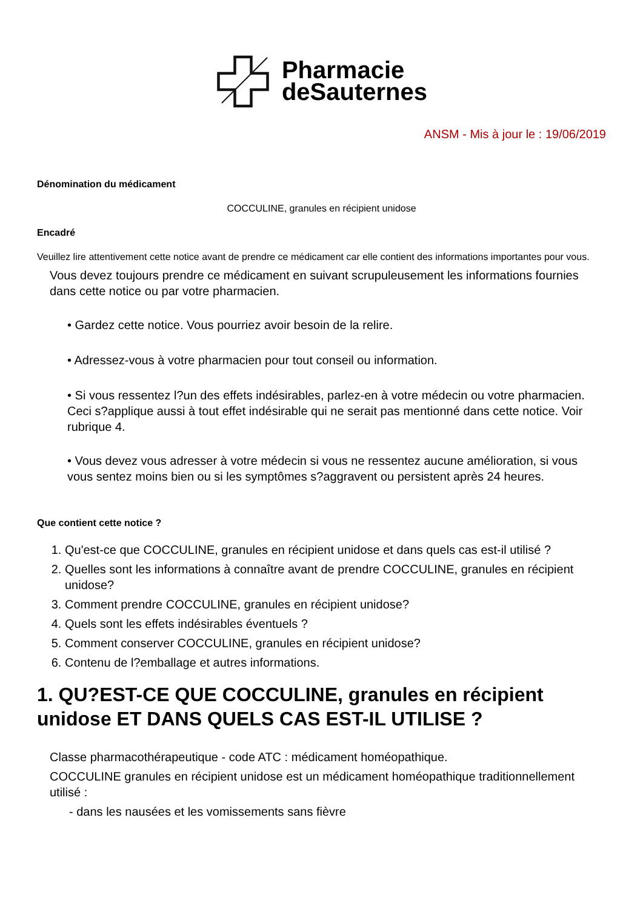Pharmacie
deSauternes
ANSM - Mis à jour le : 19/06/2019
Dénomination du médicament
COCCULINE, granules en récipient unidose
Encadré
Veuillez lire attentivement cette notice avant de prendre ce médicament car elle contient des informations importantes pour vous.
Vous devez toujours prendre ce médicament en suivant scrupuleusement les informations fournies dans cette notice ou par votre pharmacien.
• Gardez cette notice. Vous pourriez avoir besoin de la relire.
• Adressez-vous à votre pharmacien pour tout conseil ou information.
• Si vous ressentez l?un des effets indésirables, parlez-en à votre médecin ou votre pharmacien. Ceci s?applique aussi à tout effet indésirable qui ne serait pas mentionné dans cette notice. Voir rubrique 4.
• Vous devez vous adresser à votre médecin si vous ne ressentez aucune amélioration, si vous vous sentez moins bien ou si les symptômes s?aggravent ou persistent après 24 heures.
Que contient cette notice ?
1. Qu'est-ce que COCCULINE, granules en récipient unidose et dans quels cas est-il utilisé ?
2. Quelles sont les informations à connaître avant de prendre COCCULINE, granules en récipient unidose?
3. Comment prendre COCCULINE, granules en récipient unidose?
4. Quels sont les effets indésirables éventuels ?
5. Comment conserver COCCULINE, granules en récipient unidose?
6. Contenu de l?emballage et autres informations.
1. QU?EST-CE QUE COCCULINE, granules en récipient unidose ET DANS QUELS CAS EST-IL UTILISE ?
Classe pharmacothérapeutique - code ATC : médicament homéopathique.
COCCULINE granules en récipient unidose est un médicament homéopathique traditionnellement utilisé :
- dans les nausées et les vomissements sans fièvre